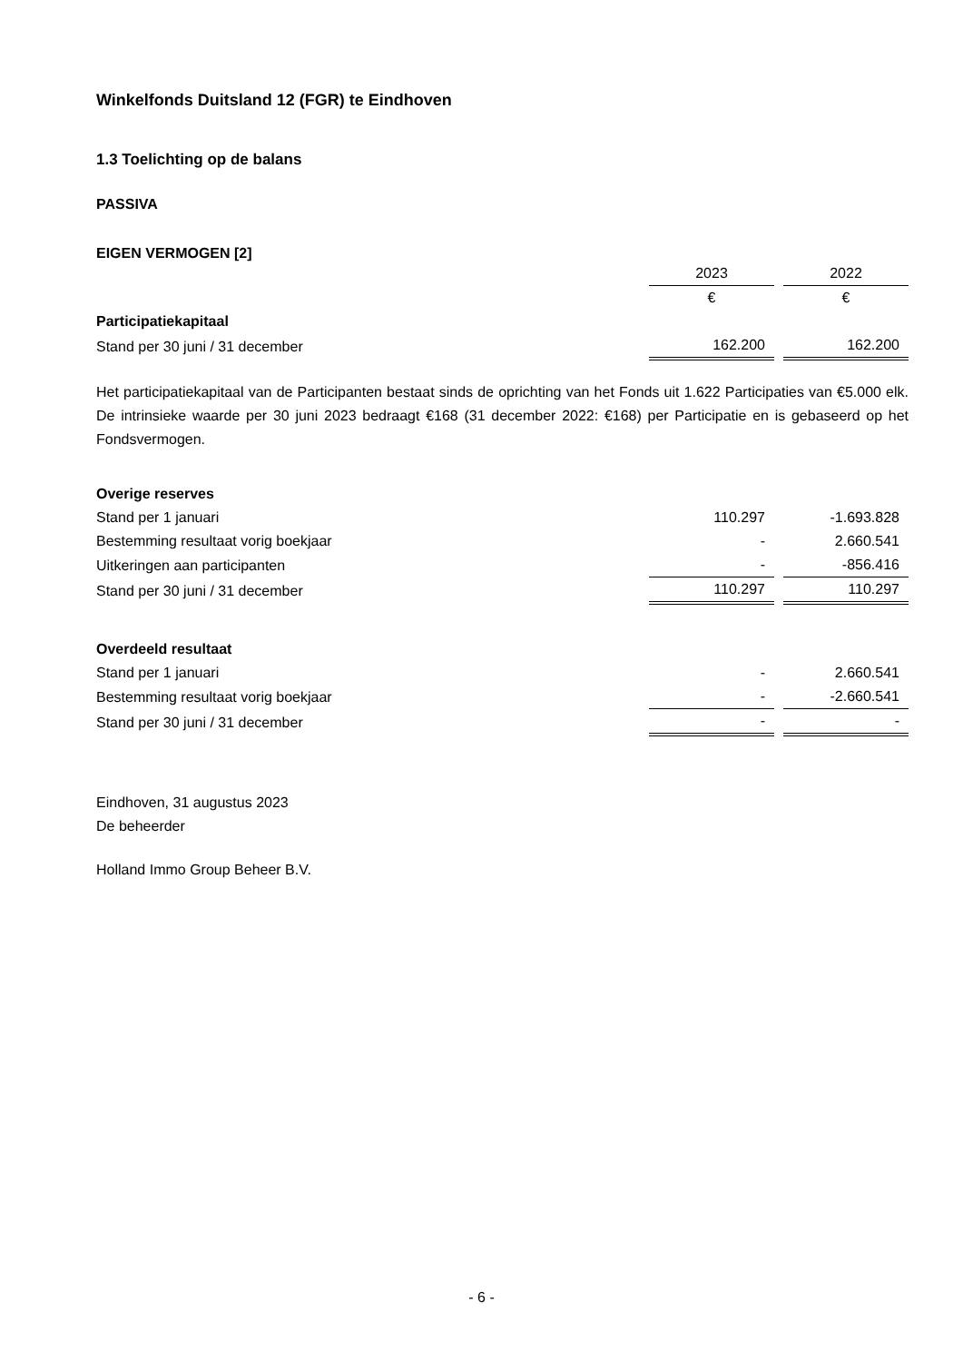Winkelfonds Duitsland 12 (FGR) te Eindhoven
1.3 Toelichting op de balans
PASSIVA
EIGEN VERMOGEN [2]
| | 2023 | | 2022 |
| | € | | € |
| Participatiekapitaal | | | |
| Stand per 30 juni / 31 december | 162.200 | | 162.200 |
Het participatiekapitaal van de Participanten bestaat sinds de oprichting van het Fonds uit 1.622 Participaties van €5.000 elk. De intrinsieke waarde per 30 juni 2023 bedraagt €168 (31 december 2022: €168) per Participatie en is gebaseerd op het Fondsvermogen.
| Overige reserves | | | |
| Stand per 1 januari | 110.297 | | -1.693.828 |
| Bestemming resultaat vorig boekjaar | - | | 2.660.541 |
| Uitkeringen aan participanten | - | | -856.416 |
| Stand per 30 juni / 31 december | 110.297 | | 110.297 |
| Overdeeld resultaat | | | |
| Stand per 1 januari | - | | 2.660.541 |
| Bestemming resultaat vorig boekjaar | - | | -2.660.541 |
| Stand per 30 juni / 31 december | - | | - |
Eindhoven, 31 augustus 2023
De beheerder
Holland Immo Group Beheer B.V.
- 6 -